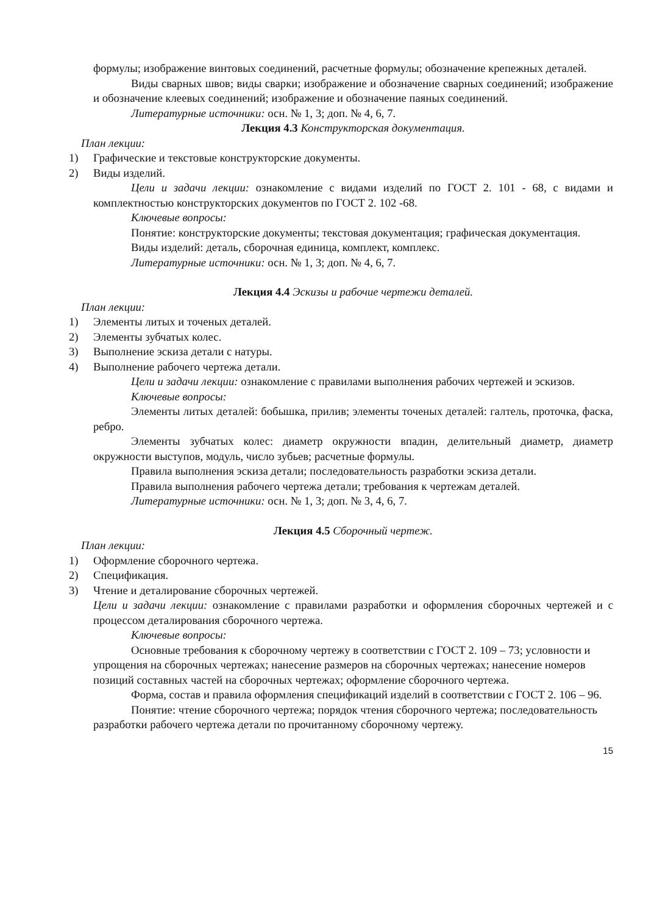формулы; изображение винтовых соединений, расчетные формулы; обозначение крепежных деталей.
Виды сварных швов; виды сварки; изображение и обозначение сварных соединений; изображение и обозначение клеевых соединений; изображение и обозначение паяных соединений.
Литературные источники: осн. № 1, 3; доп. № 4, 6, 7.
Лекция 4.3 Конструкторская документация.
План лекции:
1) Графические и текстовые конструкторские документы.
2) Виды изделий.
Цели и задачи лекции: ознакомление с видами изделий по ГОСТ 2. 101 - 68, с видами и комплектностью конструкторских документов по ГОСТ 2. 102 -68.
Ключевые вопросы:
Понятие: конструкторские документы; текстовая документация; графическая документация.
Виды изделий: деталь, сборочная единица, комплект, комплекс.
Литературные источники: осн. № 1, 3; доп. № 4, 6, 7.
Лекция 4.4 Эскизы и рабочие чертежи деталей.
План лекции:
1) Элементы литых и точеных деталей.
2) Элементы зубчатых колес.
3) Выполнение эскиза детали с натуры.
4) Выполнение рабочего чертежа детали.
Цели и задачи лекции: ознакомление с правилами выполнения рабочих чертежей и эскизов.
Ключевые вопросы:
Элементы литых деталей: бобышка, прилив; элементы точеных деталей: галтель, проточка, фаска, ребро.
Элементы зубчатых колес: диаметр окружности впадин, делительный диаметр, диаметр окружности выступов, модуль, число зубьев; расчетные формулы.
Правила выполнения эскиза детали; последовательность разработки эскиза детали.
Правила выполнения рабочего чертежа детали; требования к чертежам деталей.
Литературные источники: осн. № 1, 3; доп. № 3, 4, 6, 7.
Лекция 4.5 Сборочный чертеж.
План лекции:
1) Оформление сборочного чертежа.
2) Спецификация.
3) Чтение и деталирование сборочных чертежей.
Цели и задачи лекции: ознакомление с правилами разработки и оформления сборочных чертежей и с процессом деталирования сборочного чертежа.
Ключевые вопросы:
Основные требования к сборочному чертежу в соответствии с ГОСТ 2. 109 – 73; условности и упрощения на сборочных чертежах; нанесение размеров на сборочных чертежах; нанесение номеров позиций составных частей на сборочных чертежах; оформление сборочного чертежа.
Форма, состав и правила оформления спецификаций изделий в соответствии с ГОСТ 2. 106 – 96.
Понятие: чтение сборочного чертежа; порядок чтения сборочного чертежа; последовательность разработки рабочего чертежа детали по прочитанному сборочному чертежу.
15